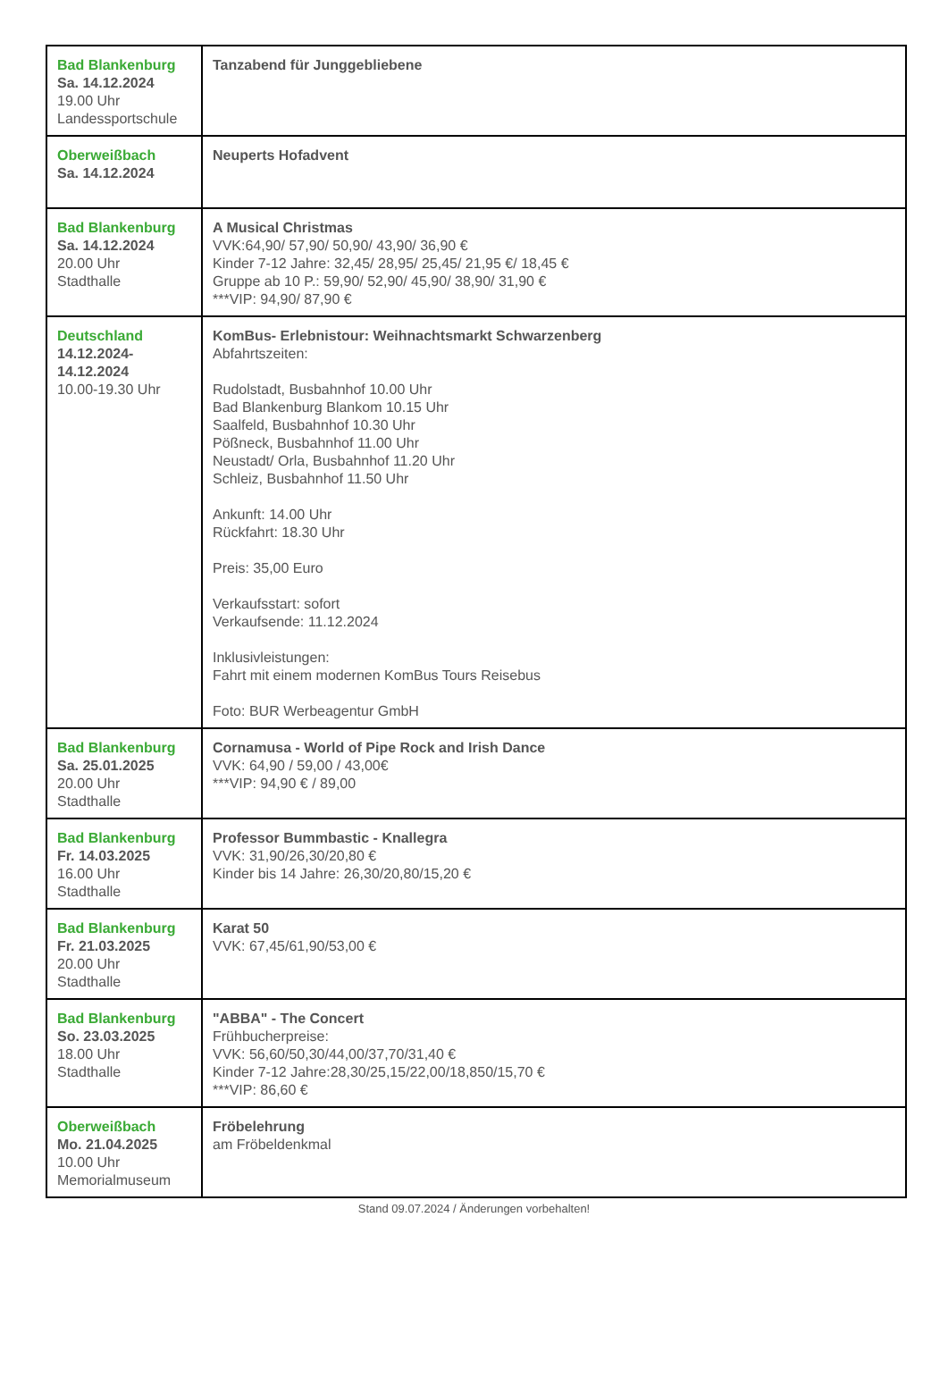| Bad Blankenburg Sa. 14.12.2024 19.00 Uhr Landessportschule | Tanzabend für Junggebliebene |
| Oberweißbach Sa. 14.12.2024 | Neuperts Hofadvent |
| Bad Blankenburg Sa. 14.12.2024 20.00 Uhr Stadthalle | A Musical Christmas VVK:64,90/ 57,90/ 50,90/ 43,90/ 36,90 € Kinder 7-12 Jahre: 32,45/ 28,95/ 25,45/ 21,95 €/ 18,45 € Gruppe ab 10 P.: 59,90/ 52,90/ 45,90/ 38,90/ 31,90 € ***VIP: 94,90/ 87,90 € |
| Deutschland 14.12.2024- 14.12.2024 10.00-19.30 Uhr | KomBus- Erlebnistour: Weihnachtsmarkt Schwarzenberg Abfahrtszeiten: Rudolstadt, Busbahnhof 10.00 Uhr Bad Blankenburg Blankom 10.15 Uhr Saalfeld, Busbahnhof 10.30 Uhr Pößneck, Busbahnhof 11.00 Uhr Neustadt/ Orla, Busbahnhof 11.20 Uhr Schleiz, Busbahnhof 11.50 Uhr Ankunft: 14.00 Uhr Rückfahrt: 18.30 Uhr Preis: 35,00 Euro Verkaufsstart: sofort Verkaufsende: 11.12.2024 Inklusivleistungen: Fahrt mit einem modernen KomBus Tours Reisebus Foto: BUR Werbeagentur GmbH |
| Bad Blankenburg Sa. 25.01.2025 20.00 Uhr Stadthalle | Cornamusa - World of Pipe Rock and Irish Dance VVK: 64,90 / 59,00 / 43,00€ ***VIP: 94,90 € / 89,00 |
| Bad Blankenburg Fr. 14.03.2025 16.00 Uhr Stadthalle | Professor Bummbastic - Knallegra VVK: 31,90/26,30/20,80 € Kinder bis 14 Jahre: 26,30/20,80/15,20 € |
| Bad Blankenburg Fr. 21.03.2025 20.00 Uhr Stadthalle | Karat 50 VVK: 67,45/61,90/53,00 € |
| Bad Blankenburg So. 23.03.2025 18.00 Uhr Stadthalle | "ABBA" - The Concert Frühbucherpreise: VVK: 56,60/50,30/44,00/37,70/31,40 € Kinder 7-12 Jahre:28,30/25,15/22,00/18,850/15,70 € ***VIP: 86,60 € |
| Oberweißbach Mo. 21.04.2025 10.00 Uhr Memorialmuseum | Fröbelehrung am Fröbeldenkmal |
Stand 09.07.2024 / Änderungen vorbehalten!